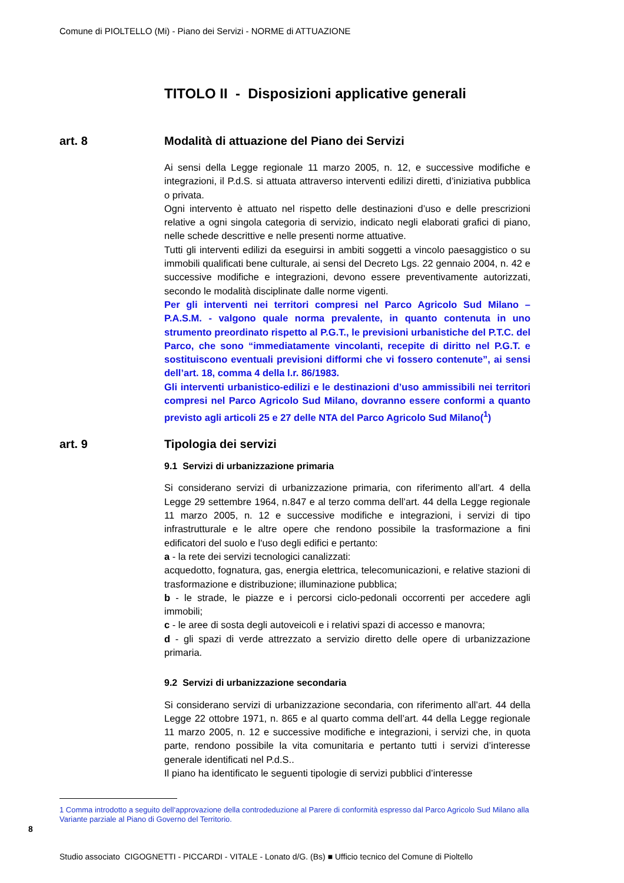Comune di PIOLTELLO (Mi) - Piano dei Servizi - NORME di ATTUAZIONE
TITOLO II - Disposizioni applicative generali
art. 8 Modalità di attuazione del Piano dei Servizi
Ai sensi della Legge regionale 11 marzo 2005, n. 12, e successive modifiche e integrazioni, il P.d.S. si attuata attraverso interventi edilizi diretti, d’iniziativa pubblica o privata.
Ogni intervento è attuato nel rispetto delle destinazioni d’uso e delle prescrizioni relative a ogni singola categoria di servizio, indicato negli elaborati grafici di piano, nelle schede descrittive e nelle presenti norme attuative.
Tutti gli interventi edilizi da eseguirsi in ambiti soggetti a vincolo paesaggistico o su immobili qualificati bene culturale, ai sensi del Decreto Lgs. 22 gennaio 2004, n. 42 e successive modifiche e integrazioni, devono essere preventivamente autorizzati, secondo le modalità disciplinate dalle norme vigenti.
Per gli interventi nei territori compresi nel Parco Agricolo Sud Milano – P.A.S.M. - valgono quale norma prevalente, in quanto contenuta in uno strumento preordinato rispetto al P.G.T., le previsioni urbanistiche del P.T.C. del Parco, che sono “immediatamente vincolanti, recepite di diritto nel P.G.T. e sostituiscono eventuali previsioni difformi che vi fossero contenute”, ai sensi dell’art. 18, comma 4 della l.r. 86/1983.
Gli interventi urbanistico-edilizi e le destinazioni d’uso ammissibili nei territori compresi nel Parco Agricolo Sud Milano, dovranno essere conformi a quanto previsto agli articoli 25 e 27 delle NTA del Parco Agricolo Sud Milano(<sup>1</sup>)
art. 9 Tipologia dei servizi
9.1 Servizi di urbanizzazione primaria
Si considerano servizi di urbanizzazione primaria, con riferimento all’art. 4 della Legge 29 settembre 1964, n.847 e al terzo comma dell’art. 44 della Legge regionale 11 marzo 2005, n. 12 e successive modifiche e integrazioni, i servizi di tipo infrastrutturale e le altre opere che rendono possibile la trasformazione a fini edificatori del suolo e l'uso degli edifici e pertanto:
a - la rete dei servizi tecnologici canalizzati:
acquedotto, fognatura, gas, energia elettrica, telecomunicazioni, e relative stazioni di trasformazione e distribuzione; illuminazione pubblica;
b - le strade, le piazze e i percorsi ciclo-pedonali occorrenti per accedere agli immobili;
c - le aree di sosta degli autoveicoli e i relativi spazi di accesso e manovra;
d - gli spazi di verde attrezzato a servizio diretto delle opere di urbanizzazione primaria.
9.2 Servizi di urbanizzazione secondaria
Si considerano servizi di urbanizzazione secondaria, con riferimento all’art. 44 della Legge 22 ottobre 1971, n. 865 e al quarto comma dell’art. 44 della Legge regionale 11 marzo 2005, n. 12 e successive modifiche e integrazioni, i servizi che, in quota parte, rendono possibile la vita comunitaria e pertanto tutti i servizi d’interesse generale identificati nel P.d.S..
Il piano ha identificato le seguenti tipologie di servizi pubblici d’interesse
1 Comma introdotto a seguito dell‘approvazione della controdeduzione al Parere di conformità espresso dal Parco Agricolo Sud Milano alla Variante parziale al Piano di Governo del Territorio.
8
Studio associato CIGOGNETTI - PICCARDI - VITALE - Lonato d/G. (Bs) ■ Ufficio tecnico del Comune di Pioltello